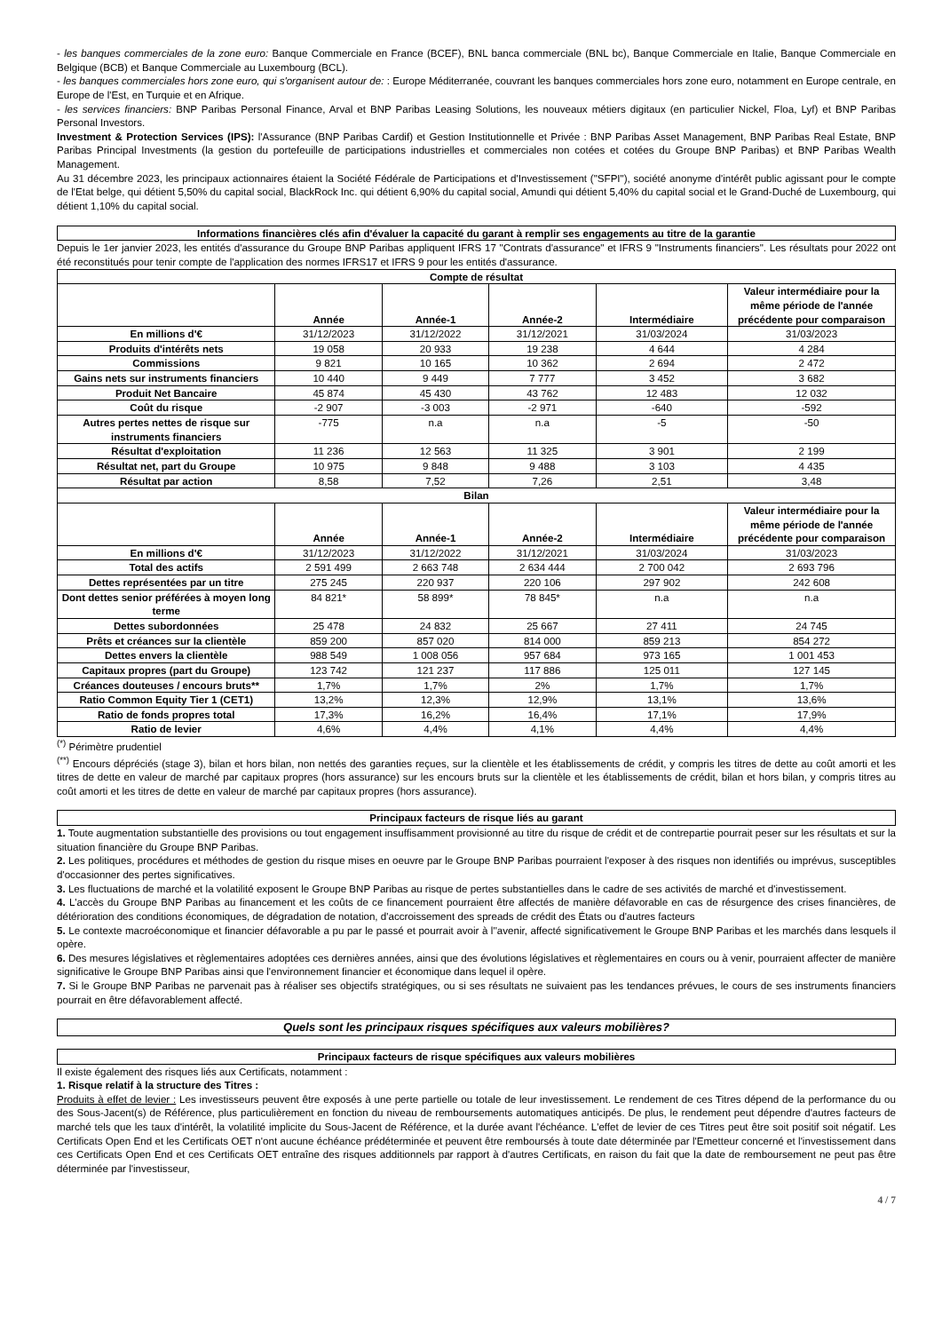- les banques commerciales de la zone euro: Banque Commerciale en France (BCEF), BNL banca commerciale (BNL bc), Banque Commerciale en Italie, Banque Commerciale en Belgique (BCB) et Banque Commerciale au Luxembourg (BCL).
- les banques commerciales hors zone euro, qui s'organisent autour de: : Europe Méditerranée, couvrant les banques commerciales hors zone euro, notamment en Europe centrale, en Europe de l'Est, en Turquie et en Afrique.
- les services financiers: BNP Paribas Personal Finance, Arval et BNP Paribas Leasing Solutions, les nouveaux métiers digitaux (en particulier Nickel, Floa, Lyf) et BNP Paribas Personal Investors.
Investment & Protection Services (IPS): l'Assurance (BNP Paribas Cardif) et Gestion Institutionnelle et Privée : BNP Paribas Asset Management, BNP Paribas Real Estate, BNP Paribas Principal Investments (la gestion du portefeuille de participations industrielles et commerciales non cotées et cotées du Groupe BNP Paribas) et BNP Paribas Wealth Management.
Au 31 décembre 2023, les principaux actionnaires étaient la Société Fédérale de Participations et d'Investissement ("SFPI"), société anonyme d'intérêt public agissant pour le compte de l'Etat belge, qui détient 5,50% du capital social, BlackRock Inc. qui détient 6,90% du capital social, Amundi qui détient 5,40% du capital social et le Grand-Duché de Luxembourg, qui détient 1,10% du capital social.
Informations financières clés afin d'évaluer la capacité du garant à remplir ses engagements au titre de la garantie
Depuis le 1er janvier 2023, les entités d'assurance du Groupe BNP Paribas appliquent IFRS 17 "Contrats d'assurance" et IFRS 9 "Instruments financiers". Les résultats pour 2022 ont été reconstitués pour tenir compte de l'application des normes IFRS17 et IFRS 9 pour les entités d'assurance.
| Compte de résultat | | | | | |
| --- | --- | --- | --- | --- | --- |
| | Année | Année-1 | Année-2 | Intermédiaire | Valeur intermédiaire pour la même période de l'année précédente pour comparaison |
| En millions d'€ | 31/12/2023 | 31/12/2022 | 31/12/2021 | 31/03/2024 | 31/03/2023 |
| Produits d'intérêts nets | 19 058 | 20 933 | 19 238 | 4 644 | 4 284 |
| Commissions | 9 821 | 10 165 | 10 362 | 2 694 | 2 472 |
| Gains nets sur instruments financiers | 10 440 | 9 449 | 7 777 | 3 452 | 3 682 |
| Produit Net Bancaire | 45 874 | 45 430 | 43 762 | 12 483 | 12 032 |
| Coût du risque | -2 907 | -3 003 | -2 971 | -640 | -592 |
| Autres pertes nettes de risque sur instruments financiers | -775 | n.a | n.a | -5 | -50 |
| Résultat d'exploitation | 11 236 | 12 563 | 11 325 | 3 901 | 2 199 |
| Résultat net, part du Groupe | 10 975 | 9 848 | 9 488 | 3 103 | 4 435 |
| Résultat par action | 8,58 | 7,52 | 7,26 | 2,51 | 3,48 |
| Bilan | | | | | |
| | Année | Année-1 | Année-2 | Intermédiaire | Valeur intermédiaire pour la même période de l'année précédente pour comparaison |
| En millions d'€ | 31/12/2023 | 31/12/2022 | 31/12/2021 | 31/03/2024 | 31/03/2023 |
| Total des actifs | 2 591 499 | 2 663 748 | 2 634 444 | 2 700 042 | 2 693 796 |
| Dettes représentées par un titre | 275 245 | 220 937 | 220 106 | 297 902 | 242 608 |
| Dont dettes senior préférées à moyen long terme | 84 821* | 58 899* | 78 845* | n.a | n.a |
| Dettes subordonnées | 25 478 | 24 832 | 25 667 | 27 411 | 24 745 |
| Prêts et créances sur la clientèle | 859 200 | 857 020 | 814 000 | 859 213 | 854 272 |
| Dettes envers la clientèle | 988 549 | 1 008 056 | 957 684 | 973 165 | 1 001 453 |
| Capitaux propres (part du Groupe) | 123 742 | 121 237 | 117 886 | 125 011 | 127 145 |
| Créances douteuses / encours bruts** | 1,7% | 1,7% | 2% | 1,7% | 1,7% |
| Ratio Common Equity Tier 1 (CET1) | 13,2% | 12,3% | 12,9% | 13,1% | 13,6% |
| Ratio de fonds propres total | 17,3% | 16,2% | 16,4% | 17,1% | 17,9% |
| Ratio de levier | 4,6% | 4,4% | 4,1% | 4,4% | 4,4% |
<sup>(*)</sup> Périmètre prudentiel
<sup>(**)</sup> Encours dépréciés (stage 3), bilan et hors bilan, non nettés des garanties reçues, sur la clientèle et les établissements de crédit, y compris les titres de dette au coût amorti et les titres de dette en valeur de marché par capitaux propres (hors assurance) sur les encours bruts sur la clientèle et les établissements de crédit, bilan et hors bilan, y compris titres au coût amorti et les titres de dette en valeur de marché par capitaux propres (hors assurance).
Principaux facteurs de risque liés au garant
1. Toute augmentation substantielle des provisions ou tout engagement insuffisamment provisionné au titre du risque de crédit et de contrepartie pourrait peser sur les résultats et sur la situation financière du Groupe BNP Paribas.
2. Les politiques, procédures et méthodes de gestion du risque mises en oeuvre par le Groupe BNP Paribas pourraient l'exposer à des risques non identifiés ou imprévus, susceptibles d'occasionner des pertes significatives.
3. Les fluctuations de marché et la volatilité exposent le Groupe BNP Paribas au risque de pertes substantielles dans le cadre de ses activités de marché et d'investissement.
4. L'accès du Groupe BNP Paribas au financement et les coûts de ce financement pourraient être affectés de manière défavorable en cas de résurgence des crises financières, de détérioration des conditions économiques, de dégradation de notation, d'accroissement des spreads de crédit des États ou d'autres facteurs
5. Le contexte macroéconomique et financier défavorable a pu par le passé et pourrait avoir à l''avenir, affecté significativement le Groupe BNP Paribas et les marchés dans lesquels il opère.
6. Des mesures législatives et règlementaires adoptées ces dernières années, ainsi que des évolutions législatives et règlementaires en cours ou à venir, pourraient affecter de manière significative le Groupe BNP Paribas ainsi que l'environnement financier et économique dans lequel il opère.
7. Si le Groupe BNP Paribas ne parvenait pas à réaliser ses objectifs stratégiques, ou si ses résultats ne suivaient pas les tendances prévues, le cours de ses instruments financiers pourrait en être défavorablement affecté.
Quels sont les principaux risques spécifiques aux valeurs mobilières?
Principaux facteurs de risque spécifiques aux valeurs mobilières
Il existe également des risques liés aux Certificats, notamment :
1. Risque relatif à la structure des Titres :
Produits à effet de levier : Les investisseurs peuvent être exposés à une perte partielle ou totale de leur investissement. Le rendement de ces Titres dépend de la performance du ou des Sous-Jacent(s) de Référence, plus particulièrement en fonction du niveau de remboursements automatiques anticipés. De plus, le rendement peut dépendre d'autres facteurs de marché tels que les taux d'intérêt, la volatilité implicite du Sous-Jacent de Référence, et la durée avant l'échéance. L'effet de levier de ces Titres peut être soit positif soit négatif. Les Certificats Open End et les Certificats OET n'ont aucune échéance prédéterminée et peuvent être remboursés à toute date déterminée par l'Emetteur concerné et l'investissement dans ces Certificats Open End et ces Certificats OET entraîne des risques additionnels par rapport à d'autres Certificats, en raison du fait que la date de remboursement ne peut pas être déterminée par l'investisseur,
4 / 7